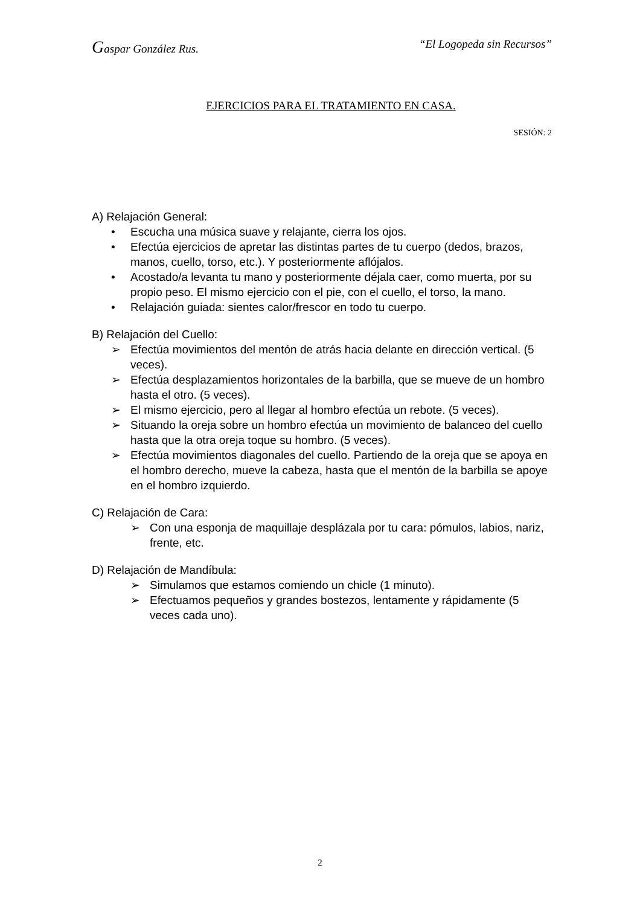Gaspar González Rus. “El Logopeda sin Recursos”
EJERCICIOS PARA EL TRATAMIENTO EN CASA.
SESIÓN: 2
A) Relajación General:
• Escucha una música suave y relajante, cierra los ojos.
• Efectúa ejercicios de apretar las distintas partes de tu cuerpo (dedos, brazos, manos, cuello, torso, etc.). Y posteriormente aflójalos.
• Acostado/a levanta tu mano y posteriormente déjala caer, como muerta, por su propio peso. El mismo ejercicio con el pie, con el cuello, el torso, la mano.
• Relajación guiada: sientes calor/frescor en todo tu cuerpo.
B) Relajación del Cuello:
➢ Efectúa movimientos del mentón de atrás hacia delante en dirección vertical. (5 veces).
➢ Efectúa desplazamientos horizontales de la barbilla, que se mueve de un hombro hasta el otro. (5 veces).
➢ El mismo ejercicio, pero al llegar al hombro efectúa un rebote. (5 veces).
➢ Situando la oreja sobre un hombro efectúa un movimiento de balanceo del cuello hasta que la otra oreja toque su hombro. (5 veces).
➢ Efectúa movimientos diagonales del cuello. Partiendo de la oreja que se apoya en el hombro derecho, mueve la cabeza, hasta que el mentón de la barbilla se apoye en el hombro izquierdo.
C) Relajación de Cara:
➢ Con una esponja de maquillaje desplázala por tu cara: pómulos, labios, nariz, frente, etc.
D) Relajación de Mandíbula:
➢ Simulamos que estamos comiendo un chicle (1 minuto).
➢ Efectuamos pequeños y grandes bostezos, lentamente y rápidamente (5 veces cada uno).
2